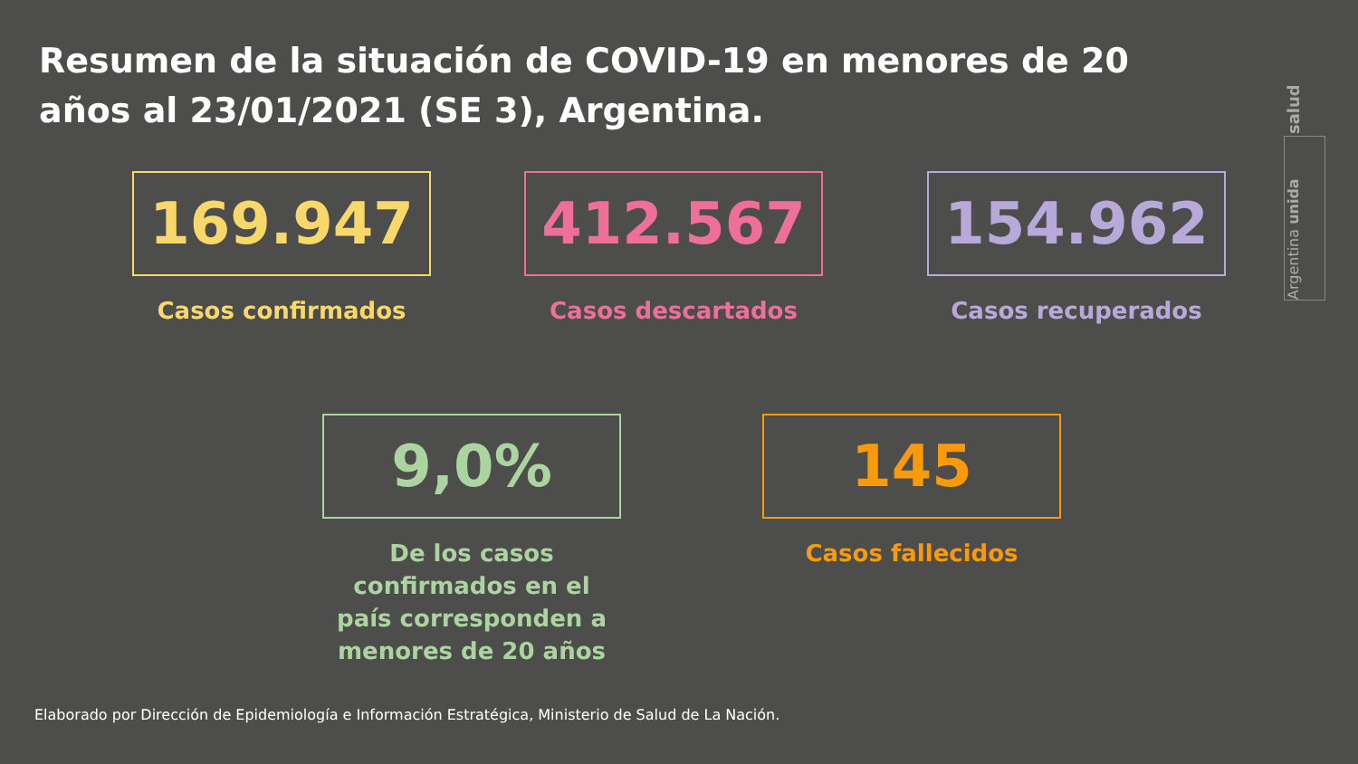Resumen de la situación de COVID-19 en menores de 20 años al 23/01/2021 (SE 3), Argentina.
169.947
Casos confirmados
412.567
Casos descartados
154.962
Casos recuperados
9,0%
De los casos confirmados en el país corresponden a menores de 20 años
145
Casos fallecidos
Elaborado por Dirección de Epidemiología e Información Estratégica, Ministerio de Salud de La Nación.
salud
Argentina unida